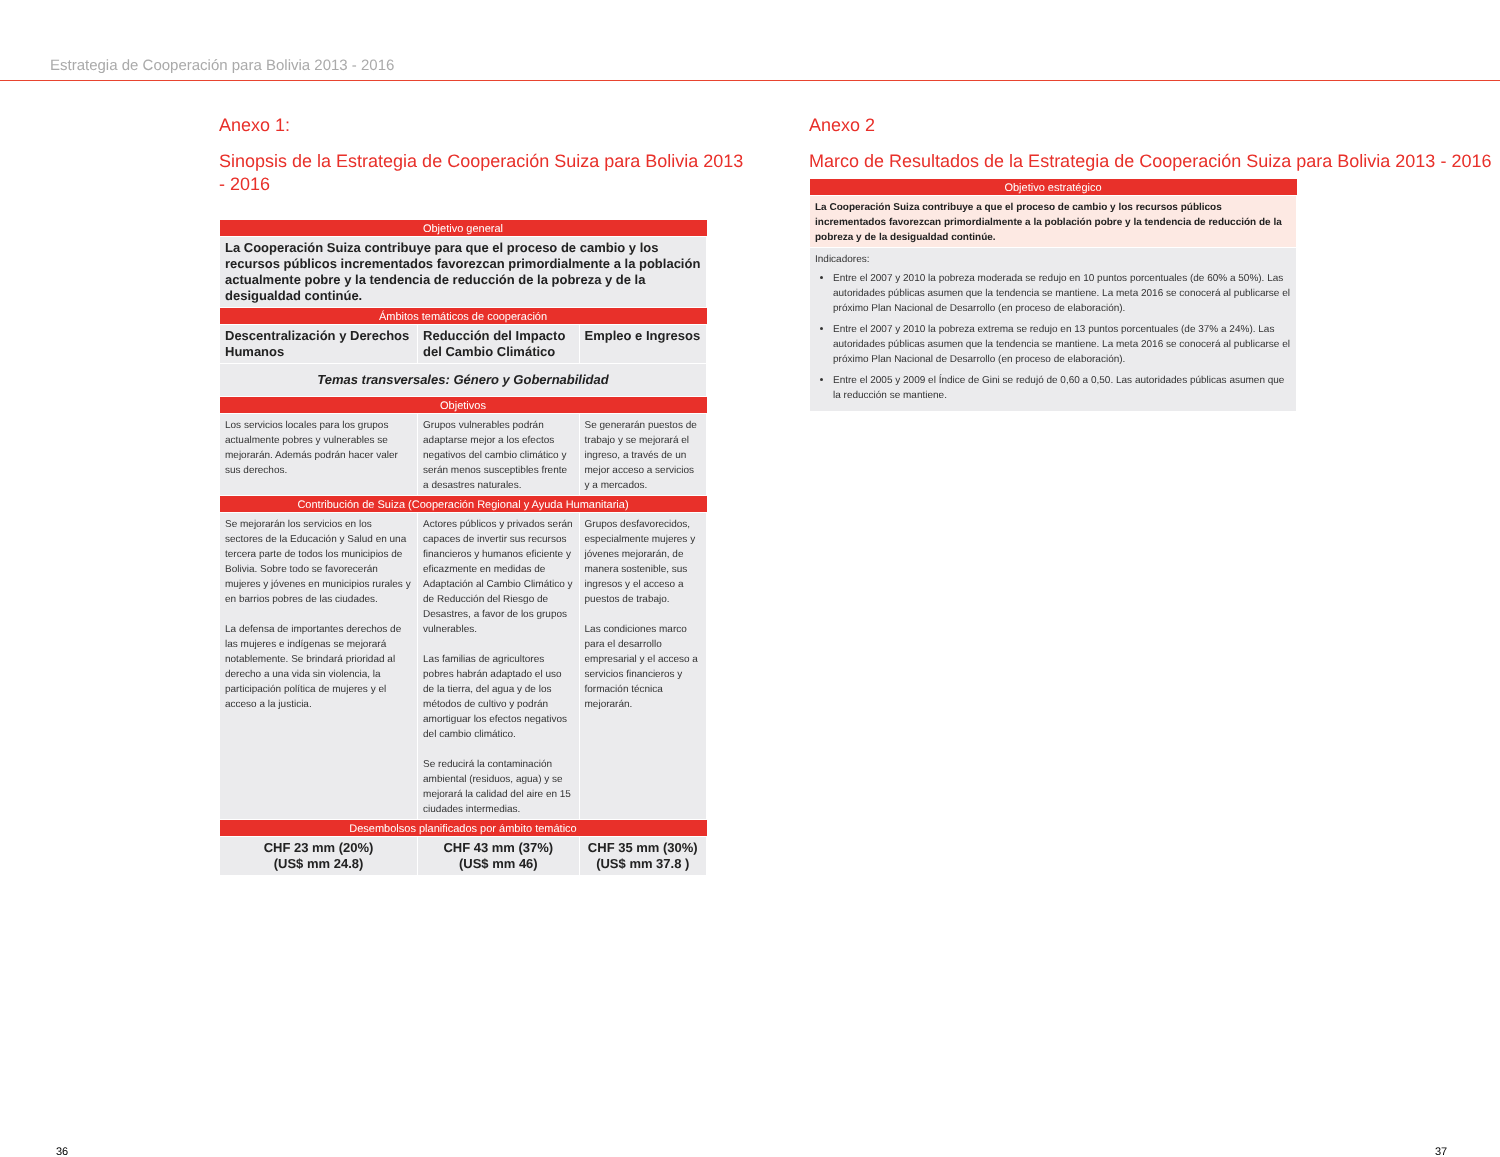Estrategia de Cooperación para Bolivia 2013 - 2016
Anexo 1:
Sinopsis de la Estrategia de Cooperación Suiza para Bolivia 2013 - 2016
| Objetivo general | | |
| --- | --- | --- |
| La Cooperación Suiza contribuye para que el proceso de cambio y los recursos públicos incrementados favorezcan primordialmente a la población actualmente pobre y la tendencia de reducción de la pobreza y de la desigualdad continúe. | | |
| Ámbitos temáticos de cooperación | | |
| Descentralización y Derechos Humanos | Reducción del Impacto del Cambio Climático | Empleo e Ingresos |
| Temas transversales: Género y Gobernabilidad | | |
| Objetivos | | |
| Los servicios locales para los grupos actualmente pobres y vulnerables se mejorarán. Además podrán hacer valer sus derechos. | Grupos vulnerables podrán adaptarse mejor a los efectos negativos del cambio climático y serán menos susceptibles frente a desastres naturales. | Se generarán puestos de trabajo y se mejorará el ingreso, a través de un mejor acceso a servicios y a mercados. |
| Contribución de Suiza (Cooperación Regional y Ayuda Humanitaria) | | |
| Se mejorarán los servicios en los sectores de la Educación y Salud en una tercera parte de todos los municipios de Bolivia. Sobre todo se favorecerán mujeres y jóvenes en municipios rurales y en barrios pobres de las ciudades. La defensa de importantes derechos de las mujeres e indígenas se mejorará notablemente. Se brindará prioridad al derecho a una vida sin violencia, la participación política de mujeres y el acceso a la justicia. | Actores públicos y privados serán capaces de invertir sus recursos financieros y humanos eficiente y eficazmente en medidas de Adaptación al Cambio Climático y de Reducción del Riesgo de Desastres, a favor de los grupos vulnerables. Las familias de agricultores pobres habrán adaptado el uso de la tierra, del agua y de los métodos de cultivo y podrán amortiguar los efectos negativos del cambio climático. Se reducirá la contaminación ambiental (residuos, agua) y se mejorará la calidad del aire en 15 ciudades intermedias. | Grupos desfavorecidos, especialmente mujeres y jóvenes mejorarán, de manera sostenible, sus ingresos y el acceso a puestos de trabajo. Las condiciones marco para el desarrollo empresarial y el acceso a servicios financieros y formación técnica mejorarán. |
| Desembolsos planificados por ámbito temático | | |
| CHF 23 mm (20%) (US$ mm 24.8) | CHF 43 mm (37%) (US$ mm 46) | CHF 35 mm (30%) (US$ mm 37.8 ) |
36
Anexo 2
Marco de Resultados de la Estrategia de Cooperación Suiza para Bolivia 2013 - 2016
| Objetivo estratégico |
| --- |
| La Cooperación Suiza contribuye a que el proceso de cambio y los recursos públicos incrementados favorezcan primordialmente a la población pobre y la tendencia de reducción de la pobreza y de la desigualdad continúe. |
| Indicadores: Entre el 2007 y 2010 la pobreza moderada se redujo en 10 puntos porcentuales (de 60% a 50%). Las autoridades públicas asumen que la tendencia se mantiene. La meta 2016 se conocerá al publicarse el próximo Plan Nacional de Desarrollo (en proceso de elaboración). Entre el 2007 y 2010 la pobreza extrema se redujo en 13 puntos porcentuales (de 37% a 24%). Las autoridades públicas asumen que la tendencia se mantiene. La meta 2016 se conocerá al publicarse el próximo Plan Nacional de Desarrollo (en proceso de elaboración). Entre el 2005 y 2009 el Índice de Gini se redujó de 0,60 a 0,50. Las autoridades públicas asumen que la reducción se mantiene. |
37